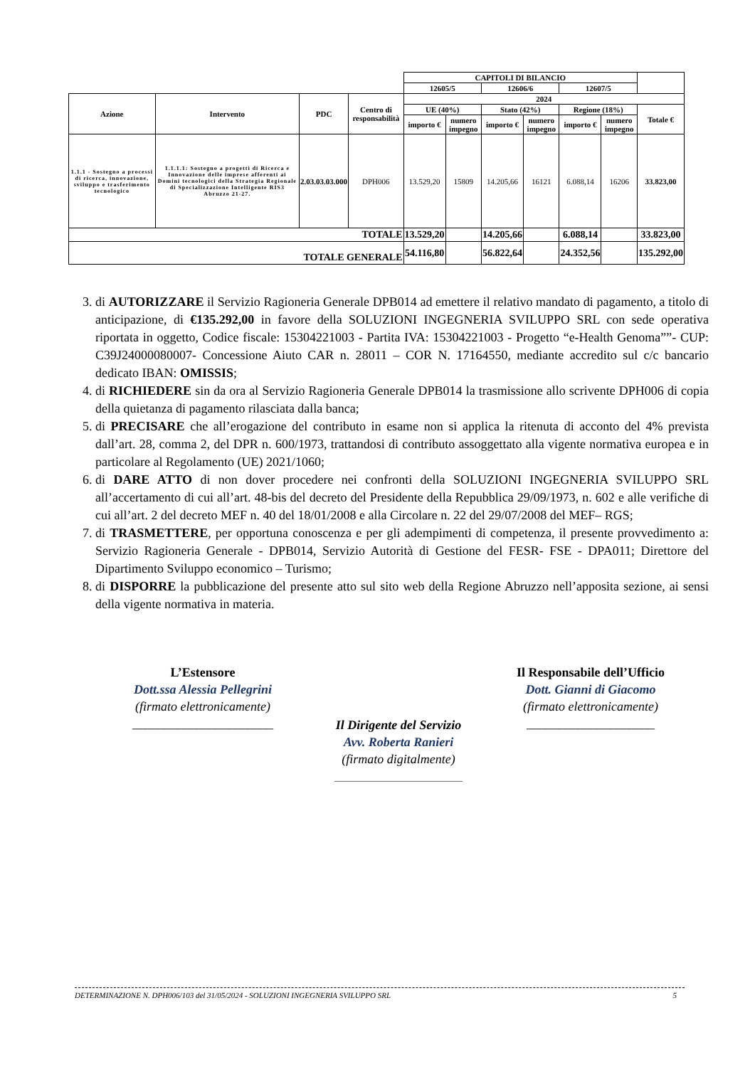| | | | | CAPITOLI DI BILANCIO | | | | | | |
| | | | | 12605/5 | | 12606/6 | | 12607/5 | | |
| Azione | Intervento | PDC | Centro di responsabilità | 2024 | | | | | | |
| | | | | UE (40%) | | Stato (42%) | | Regione (18%) | | Totale € |
| | | | | importo € | numero impegno | importo € | numero impegno | importo € | numero impegno | |
| 1.1.1 - Sostegno a processi di ricerca, innovazione, sviluppo e trasferimento tecnologico | 1.1.1.1: Sostegno a progetti di Ricerca e Innovazione delle imprese afferenti ai Domini tecnologici della Strategia Regionale di Specializzazione Intelligente RIS3 Abruzzo 21-27. | 2.03.03.03.000 | DPH006 | 13.529,20 | 15809 | 14.205,66 | 16121 | 6.088,14 | 16206 | 33.823,00 |
| TOTALE | | | | 13.529,20 | | 14.205,66 | | 6.088,14 | | 33.823,00 |
| TOTALE GENERALE | | | | 54.116,80 | | 56.822,64 | | 24.352,56 | | 135.292,00 |
3. di AUTORIZZARE il Servizio Ragioneria Generale DPB014 ad emettere il relativo mandato di pagamento, a titolo di anticipazione, di €135.292,00 in favore della SOLUZIONI INGEGNERIA SVILUPPO SRL con sede operativa riportata in oggetto, Codice fiscale: 15304221003 - Partita IVA: 15304221003 - Progetto “e-Health Genoma””- CUP: C39J24000080007- Concessione Aiuto CAR n. 28011 – COR N. 17164550, mediante accredito sul c/c bancario dedicato IBAN: OMISSIS;
4. di RICHIEDERE sin da ora al Servizio Ragioneria Generale DPB014 la trasmissione allo scrivente DPH006 di copia della quietanza di pagamento rilasciata dalla banca;
5. di PRECISARE che all’erogazione del contributo in esame non si applica la ritenuta di acconto del 4% prevista dall’art. 28, comma 2, del DPR n. 600/1973, trattandosi di contributo assoggettato alla vigente normativa europea e in particolare al Regolamento (UE) 2021/1060;
6. di DARE ATTO di non dover procedere nei confronti della SOLUZIONI INGEGNERIA SVILUPPO SRL all’accertamento di cui all’art. 48-bis del decreto del Presidente della Repubblica 29/09/1973, n. 602 e alle verifiche di cui all’art. 2 del decreto MEF n. 40 del 18/01/2008 e alla Circolare n. 22 del 29/07/2008 del MEF– RGS;
7. di TRASMETTERE, per opportuna conoscenza e per gli adempimenti di competenza, il presente provvedimento a: Servizio Ragioneria Generale - DPB014, Servizio Autorità di Gestione del FESR- FSE - DPA011; Direttore del Dipartimento Sviluppo economico – Turismo;
8. di DISPORRE la pubblicazione del presente atto sul sito web della Regione Abruzzo nell’apposita sezione, ai sensi della vigente normativa in materia.
L’Estensore
Dott.ssa Alessia Pellegrini
(firmato elettronicamente)
______________________
Il Responsabile dell’Ufficio
Dott. Gianni di Giacomo
(firmato elettronicamente)
____________________
Il Dirigente del Servizio
Avv. Roberta Ranieri
(firmato digitalmente)
______________________________
DETERMINAZIONE N. DPH006/103 del 31/05/2024 - SOLUZIONI INGEGNERIA SVILUPPO SRL 5